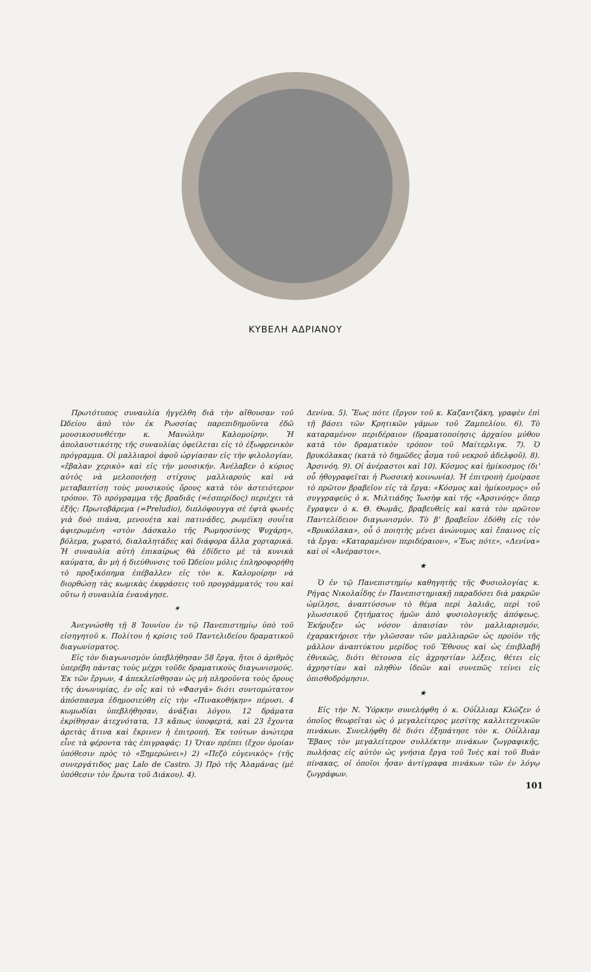ΚΥΒΕΛΗ ΑΔΡΙΑΝΟΥ
Πρωτότυπος συναυλία ἠγγέλθη διὰ τὴν αἴθουσαν τοῦ Ὠδείου ἀπὸ τὸν ἐκ Ρωσσίας παρεπιδημοῦντα ἐδῶ μουσικοσυνθέτην κ. Μανώλην Καλομοίρην. Ἡ ἀπολαυστικότης τῆς συναυλίας ὀφείλεται εἰς τὸ ἐξωφρενικὸν πρόγραμμα. Οἱ μαλλιαροὶ ἀφοῦ ὠργίασαν εἰς τὴν φιλολογίαν, «ἔβαλαν χερικὸ» καὶ εἰς τὴν μουσικήν. Ἀνέλαβεν ὁ κύριος αὐτὸς νὰ μελοποιήσῃ στίχους μαλλιαροὺς καὶ νὰ μεταβαπτίσῃ τοὺς μουσικοὺς ὅρους κατὰ τὸν ἀστειότερον τρόπον. Τὸ πρόγραμμα τῆς βραδιᾶς (=ἑσπερίδος) περιέχει τὰ ἑξῆς: Πρωτοβάρεμα (=Preludio), διπλόφουγγα σὲ ἑφτὰ φωνὲς γιὰ δυὸ πιάνα, μενουέτα καὶ πατινάδες, ρωμέϊκη σουΐτα ἀφιερωμένη «στὸν Δάσκαλο τῆς Ρωμηοσύνης Ψυχάρη», βόλεμα, χωρατό, διαλαλητάδες καὶ διάφορα ἄλλα χορταρικά. Ἡ συναυλία αὐτὴ ἐπικαίρως θὰ ἐδίδετο μὲ τὰ κυνικὰ καύματα, ἂν μὴ ἡ διεύθυνσις τοῦ Ὠδείου μόλις ἐπληροφορήθη τὸ προξικόπημα ἐπέβαλλεν εἰς τὸν κ. Καλομοίρην νὰ διορθώσῃ τὰς κωμικὰς ἐκφράσεις τοῦ προγράμματός του καὶ οὕτω ἡ συναυλία ἐναυάγησε.
✶
Ἀνεγνώσθη τῇ 8 Ἰουνίου ἐν τῷ Πανεπιστημίῳ ὑπὸ τοῦ εἰσηγητοῦ κ. Πολίτου ἡ κρίσις τοῦ Παντελιδείου δραματικοῦ διαγωνίσματος.
Εἰς τὸν διαγωνισμὸν ὑπεβλήθησαν 58 ἔργα, ἤτοι ὁ ἀριθμὸς ὑπερέβη πάντας τοὺς μέχρι τοῦδε δραματικοὺς διαγωνισμούς. Ἐκ τῶν ἔργων, 4 ἀπεκλείσθησαν ὡς μὴ πληροῦντα τοὺς ὅρους τῆς ἀνωνυμίας, ἐν οἷς καὶ τὸ «Φασγᾶ» διότι συντομώτατον ἀπόσπασμα ἐδημοσιεύθη εἰς τὴν «Πινακοθήκην» πέρυσι. 4 κωμωδίαι ὑπεβλήθησαν, ἀνάξιαι λόγου. 12 δράματα ἐκρίθησαν ἀτεχνότατα, 13 κἄπως ὑποφερτά, καὶ 23 ἔχοντα ἀρετὰς ἅτινα καὶ ἔκρινεν ἡ ἐπιτροπή. Ἐκ τούτων ἀνώτερα εἶνε τὰ φέροντα τὰς ἐπιγραφάς: 1) Ὅταν πρέπει (ἔχον ὁμοίαν ὑπόθεσιν πρὸς τὸ «Ξημερώνει») 2) «Πεζὸ εὐγενικὸς» (τῆς συνεργάτιδος μας Lalo de Castro. 3) Πρὸ τῆς Ἀλαμάνας (μὲ ὑπόθεσιν τὸν ἔρωτα τοῦ Διάκου). 4).
Δενίνα. 5). Ἕως πότε (ἔργον τοῦ κ. Καζαντζάκη, γραφὲν ἐπὶ τῇ βάσει τῶν Κρητικῶν γάμων τοῦ Ζαμπελίου. 6). Τὸ καταραμένον περιδέραιον (δραματοποίησις ἀρχαίου μύθου κατὰ τὸν δραματικὸν τρόπον τοῦ Μαίτερλιγκ. 7). Ὁ βρυκόλακας (κατὰ τὸ δημῶδες ᾆσμα τοῦ νεκροῦ ἀδελφοῦ). 8). Ἀρσινόη. 9). Οἱ ἀνέραστοι καὶ 10). Κόσμος καὶ ἡμίκοσμος (δι' οὗ ἠθογραφεῖται ἡ Ρωσσικὴ κοινωνία). Ἡ ἐπιτροπὴ ἐμοίρασε τὸ πρῶτον βραβεῖον εἰς τὰ ἔργα: «Κόσμος καὶ ἡμίκοσμος» οὗ συγγραφεὺς ὁ κ. Μιλτιάδης Ἰωσὴφ καὶ τῆς «Ἀρσινόης» ὅπερ ἔγραψεν ὁ κ. Θ. Θωμᾶς, βραβευθεὶς καὶ κατὰ τὸν πρῶτον Παντελίδειον διαγωνισμόν. Τὸ β' βραβεῖον ἐδόθη εἰς τὸν «Βρυκόλακα», οὗ ὁ ποιητὴς μένει ἀνώνυμος καὶ ἔπαινος εἰς τὰ ἔργα: «Καταραμένον περιδέραιον», «Ἕως πότε», «Δενίνα» καὶ οἱ «Ἀνέραστοι».
★
Ὁ ἐν τῷ Πανεπιστημίῳ καθηγητὴς τῆς Φυσιολογίας κ. Ρήγας Νικολαΐδης ἐν Πανεπιστημιακῇ παραδόσει διὰ μακρῶν ὡμίλησε, ἀναπτύσσων τὸ θέμα περὶ λαλιᾶς, περὶ τοῦ γλωσσικοῦ ζητήματος ἡμῶν ἀπὸ φυσιολογικῆς ἀπόψεως. Ἐκήρυξεν ὡς νόσον ἀπαισίαν τὸν μαλλιαρισμόν, ἐχαρακτήρισε τὴν γλῶσσαν τῶν μαλλιαρῶν ὡς προϊὸν τῆς μᾶλλον ἀναπτύκτου μερίδος τοῦ Ἔθνους καὶ ὡς ἐπιβλαβῆ ἐθνικῶς, διότι θέτουσα εἰς ἀχρηστίαν λέξεις, θέτει εἰς ἀχρηστίαν καὶ πληθὺν ἰδεῶν καὶ συνεπῶς τείνει εἰς ὀπισθοδρόμησιν.
★
Εἰς τὴν Ν. Ὑόρκην συνελήφθη ὁ κ. Οὐΐλλιαμ Κλῶζεν ὁ ὁποῖος θεωρεῖται ὡς ὁ μεγαλείτερος μεσίτης καλλιτεχνικῶν πινάκων. Συνελήφθη δὲ διότι ἐξηπάτησε τὸν κ. Οὐΐλλιαμ Ἔβανς τὸν μεγαλείτερον συλλέκτην πινάκων ζωγραφικῆς, πωλήσας εἰς αὐτὸν ὡς γνήσια ἔργα τοῦ Ἰνὲς καὶ τοῦ Βυὰν πίνακας, οἱ ὁποῖοι ἦσαν ἀντίγραφα πινάκων τῶν ἐν λόγῳ ζωγράφων.
101